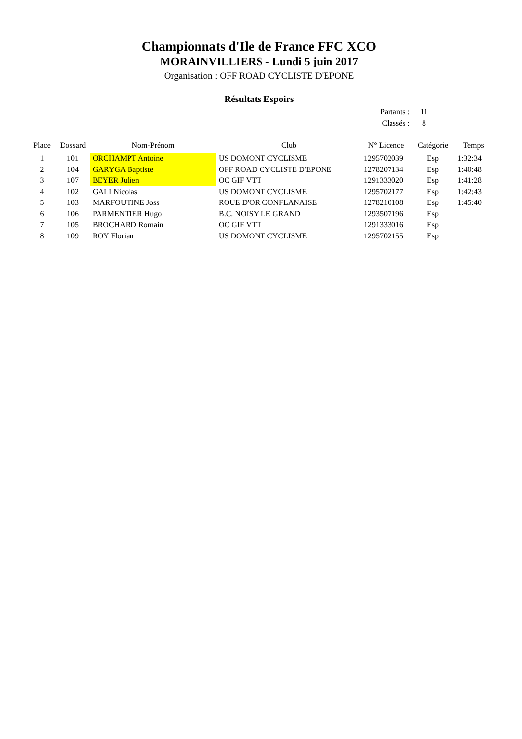Championnats d'Ile de France FFC XCO
MORAINVILLIERS - Lundi 5 juin 2017
Organisation : OFF ROAD CYCLISTE D'EPONE
Résultats Espoirs
Partants : 11
Classés : 8
| Place | Dossard | Nom-Prénom | Club | N° Licence | Catégorie | Temps |
| --- | --- | --- | --- | --- | --- | --- |
| 1 | 101 | ORCHAMPT Antoine | US DOMONT CYCLISME | 1295702039 | Esp | 1:32:34 |
| 2 | 104 | GARYGA Baptiste | OFF ROAD CYCLISTE D'EPONE | 1278207134 | Esp | 1:40:48 |
| 3 | 107 | BEYER Julien | OC GIF VTT | 1291333020 | Esp | 1:41:28 |
| 4 | 102 | GALI Nicolas | US DOMONT CYCLISME | 1295702177 | Esp | 1:42:43 |
| 5 | 103 | MARFOUTINE Joss | ROUE D'OR CONFLANAISE | 1278210108 | Esp | 1:45:40 |
| 6 | 106 | PARMENTIER Hugo | B.C. NOISY LE GRAND | 1293507196 | Esp | |
| 7 | 105 | BROCHARD Romain | OC GIF VTT | 1291333016 | Esp | |
| 8 | 109 | ROY Florian | US DOMONT CYCLISME | 1295702155 | Esp | |